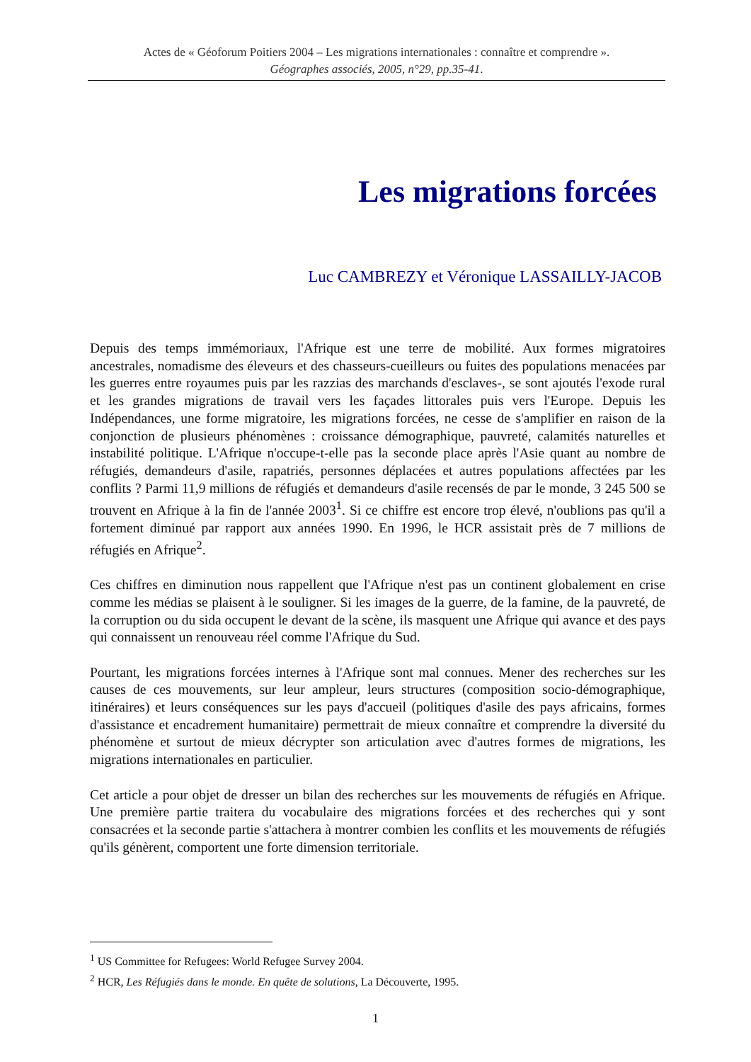Actes de « Géoforum Poitiers 2004 – Les migrations internationales : connaître et comprendre ».
Géographes associés, 2005, n°29, pp.35-41.
Les migrations forcées
Luc CAMBREZY et Véronique LASSAILLY-JACOB
Depuis des temps immémoriaux, l'Afrique est une terre de mobilité. Aux formes migratoires ancestrales, nomadisme des éleveurs et des chasseurs-cueilleurs ou fuites des populations menacées par les guerres entre royaumes puis par les razzias des marchands d'esclaves-, se sont ajoutés l'exode rural et les grandes migrations de travail vers les façades littorales puis vers l'Europe. Depuis les Indépendances, une forme migratoire, les migrations forcées, ne cesse de s'amplifier en raison de la conjonction de plusieurs phénomènes : croissance démographique, pauvreté, calamités naturelles et instabilité politique. L'Afrique n'occupe-t-elle pas la seconde place après l'Asie quant au nombre de réfugiés, demandeurs d'asile, rapatriés, personnes déplacées et autres populations affectées par les conflits ? Parmi 11,9 millions de réfugiés et demandeurs d'asile recensés de par le monde, 3 245 500 se trouvent en Afrique à la fin de l'année 2003<sup>1</sup>. Si ce chiffre est encore trop élevé, n'oublions pas qu'il a fortement diminué par rapport aux années 1990. En 1996, le HCR assistait près de 7 millions de réfugiés en Afrique<sup>2</sup>.
Ces chiffres en diminution nous rappellent que l'Afrique n'est pas un continent globalement en crise comme les médias se plaisent à le souligner. Si les images de la guerre, de la famine, de la pauvreté, de la corruption ou du sida occupent le devant de la scène, ils masquent une Afrique qui avance et des pays qui connaissent un renouveau réel comme l'Afrique du Sud.
Pourtant, les migrations forcées internes à l'Afrique sont mal connues. Mener des recherches sur les causes de ces mouvements, sur leur ampleur, leurs structures (composition socio-démographique, itinéraires) et leurs conséquences sur les pays d'accueil (politiques d'asile des pays africains, formes d'assistance et encadrement humanitaire) permettrait de mieux connaître et comprendre la diversité du phénomène et surtout de mieux décrypter son articulation avec d'autres formes de migrations, les migrations internationales en particulier.
Cet article a pour objet de dresser un bilan des recherches sur les mouvements de réfugiés en Afrique. Une première partie traitera du vocabulaire des migrations forcées et des recherches qui y sont consacrées et la seconde partie s'attachera à montrer combien les conflits et les mouvements de réfugiés qu'ils génèrent, comportent une forte dimension territoriale.
<sup>1</sup> US Committee for Refugees: World Refugee Survey 2004.
<sup>2</sup> HCR, Les Réfugiés dans le monde. En quête de solutions, La Découverte, 1995.
1